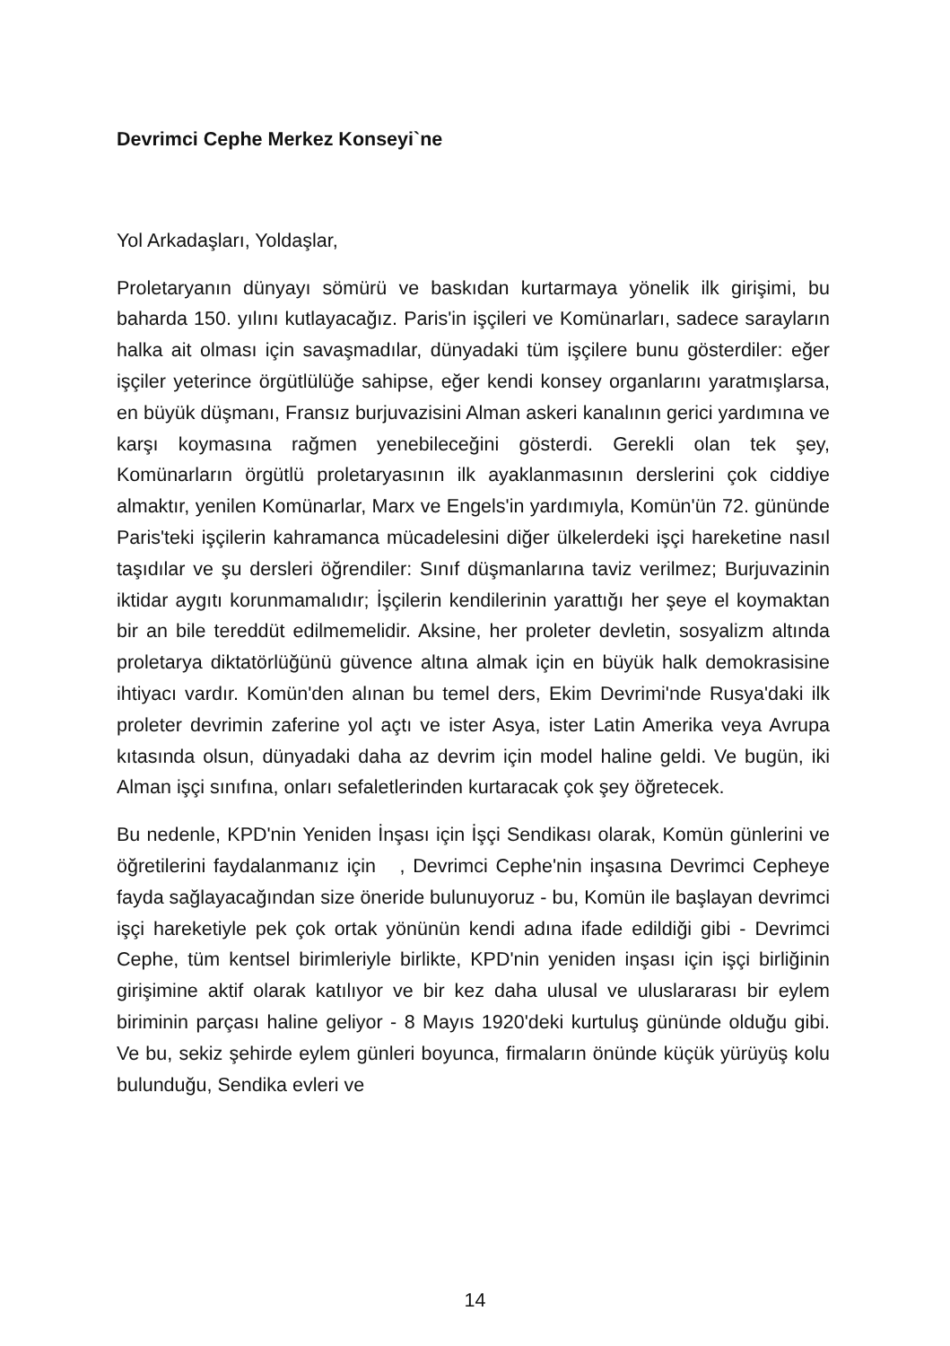Devrimci Cephe Merkez Konseyi`ne
Yol Arkadaşları, Yoldaşlar,
Proletaryanın dünyayı sömürü ve baskıdan kurtarmaya yönelik ilk girişimi, bu baharda 150. yılını kutlayacağız. Paris'in işçileri ve Komünarları, sadece sarayların halka ait olması için savaşmadılar, dünyadaki tüm işçilere bunu gösterdiler: eğer işçiler yeterince örgütlülüğe sahipse, eğer kendi konsey organlarını yaratmışlarsa, en büyük düşmanı, Fransız burjuvazisini Alman askeri kanalının gerici yardımına ve karşı koymasına rağmen yenebileceğini gösterdi. Gerekli olan tek şey, Komünarların örgütlü proletaryasının ilk ayaklanmasının derslerini çok ciddiye almaktır, yenilen Komünarlar, Marx ve Engels'in yardımıyla, Komün'ün 72. gününde Paris'teki işçilerin kahramanca mücadelesini diğer ülkelerdeki işçi hareketine nasıl taşıdılar ve şu dersleri öğrendiler: Sınıf düşmanlarına taviz verilmez; Burjuvazinin iktidar aygıtı korunmamalıdır; İşçilerin kendilerinin yarattığı her şeye el koymaktan bir an bile tereddüt edilmemelidir. Aksine, her proleter devletin, sosyalizm altında proletarya diktatörlüğünü güvence altına almak için en büyük halk demokrasisine ihtiyacı vardır. Komün'den alınan bu temel ders, Ekim Devrimi'nde Rusya'daki ilk proleter devrimin zaferine yol açtı ve ister Asya, ister Latin Amerika veya Avrupa kıtasında olsun, dünyadaki daha az devrim için model haline geldi. Ve bugün, iki Alman işçi sınıfına, onları sefaletlerinden kurtaracak çok şey öğretecek.
Bu nedenle, KPD'nin Yeniden İnşası için İşçi Sendikası olarak, Komün günlerini ve öğretilerini faydalanmanız için , Devrimci Cephe'nin inşasına Devrimci Cepheye fayda sağlayacağından size öneride bulunuyoruz - bu, Komün ile başlayan devrimci işçi hareketiyle pek çok ortak yönünün kendi adına ifade edildiği gibi - Devrimci Cephe, tüm kentsel birimleriyle birlikte, KPD'nin yeniden inşası için işçi birliğinin girişimine aktif olarak katılıyor ve bir kez daha ulusal ve uluslararası bir eylem biriminin parçası haline geliyor - 8 Mayıs 1920'deki kurtuluş gününde olduğu gibi. Ve bu, sekiz şehirde eylem günleri boyunca, firmaların önünde küçük yürüyüş kolu bulunduğu, Sendika evleri ve
14